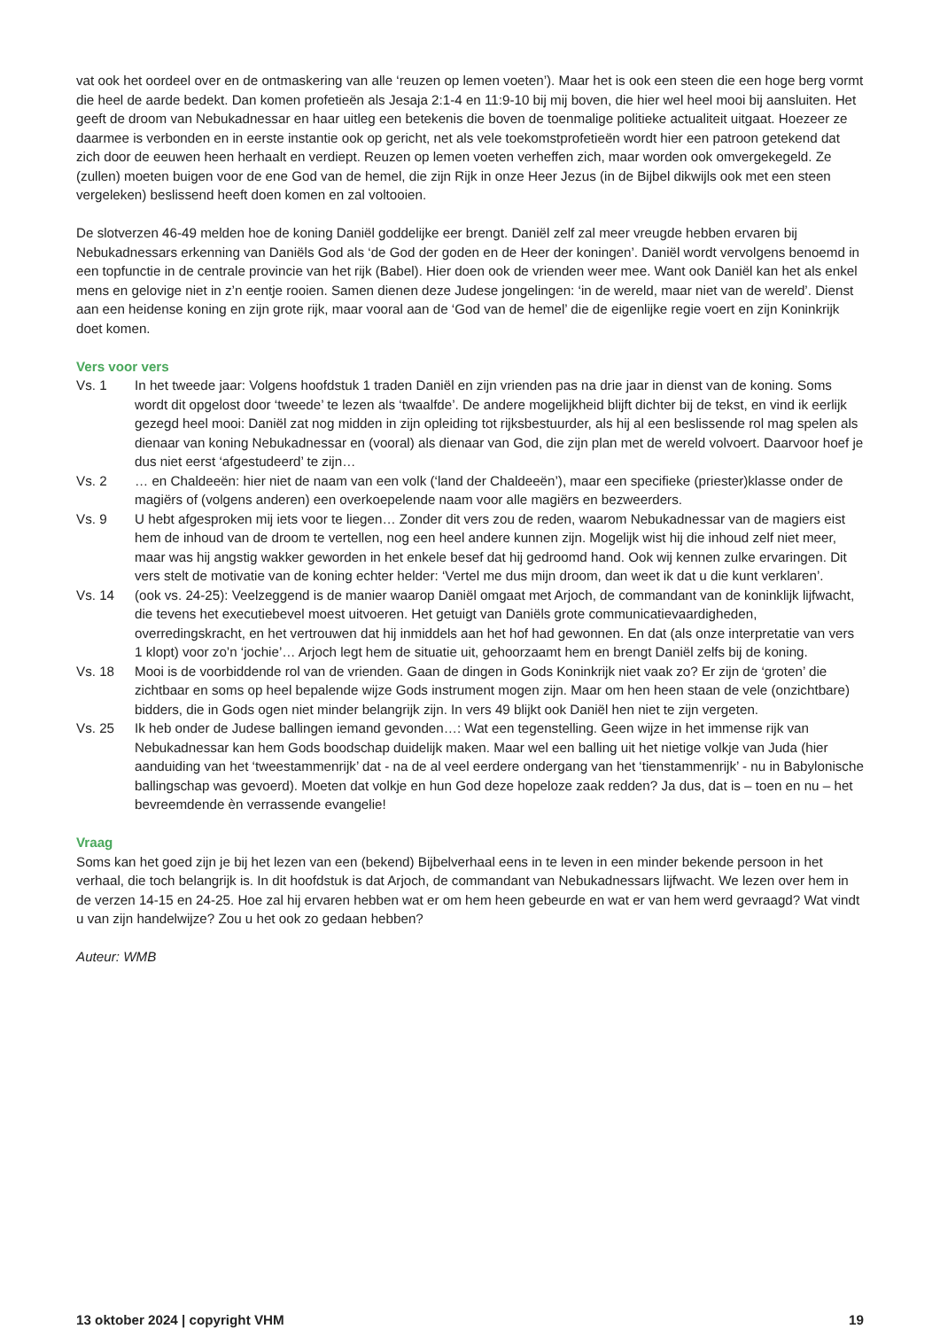vat ook het oordeel over en de ontmaskering van alle ‘reuzen op lemen voeten’). Maar het is ook een steen die een hoge berg vormt die heel de aarde bedekt. Dan komen profetieën als Jesaja 2:1-4 en 11:9-10 bij mij boven, die hier wel heel mooi bij aansluiten. Het geeft de droom van Nebukadnessar en haar uitleg een betekenis die boven de toenmalige politieke actualiteit uitgaat. Hoezeer ze daarmee is verbonden en in eerste instantie ook op gericht, net als vele toekomstprofetieën wordt hier een patroon getekend dat zich door de eeuwen heen herhaalt en verdiept. Reuzen op lemen voeten verheffen zich, maar worden ook omvergekegeld. Ze (zullen) moeten buigen voor de ene God van de hemel, die zijn Rijk in onze Heer Jezus (in de Bijbel dikwijls ook met een steen vergeleken) beslissend heeft doen komen en zal voltooien.
De slotverzen 46-49 melden hoe de koning Daniël goddelijke eer brengt. Daniël zelf zal meer vreugde hebben ervaren bij Nebukadnessars erkenning van Daniëls God als ‘de God der goden en de Heer der koningen’. Daniël wordt vervolgens benoemd in een topfunctie in de centrale provincie van het rijk (Babel). Hier doen ook de vrienden weer mee. Want ook Daniël kan het als enkel mens en gelovige niet in z’n eentje rooien. Samen dienen deze Judese jongelingen: ‘in de wereld, maar niet van de wereld’. Dienst aan een heidense koning en zijn grote rijk, maar vooral aan de ‘God van de hemel’ die de eigenlijke regie voert en zijn Koninkrijk doet komen.
Vers voor vers
Vs. 1 In het tweede jaar: Volgens hoofdstuk 1 traden Daniël en zijn vrienden pas na drie jaar in dienst van de koning. Soms wordt dit opgelost door ‘tweede’ te lezen als ‘twaalfde’. De andere mogelijkheid blijft dichter bij de tekst, en vind ik eerlijk gezegd heel mooi: Daniël zat nog midden in zijn opleiding tot rijksbestuurder, als hij al een beslissende rol mag spelen als dienaar van koning Nebukadnessar en (vooral) als dienaar van God, die zijn plan met de wereld volvoert. Daarvoor hoef je dus niet eerst ‘afgestudeerd’ te zijn…
Vs. 2 … en Chaldeeën: hier niet de naam van een volk (‘land der Chaldeeën’), maar een specifieke (priester)klasse onder de magiërs of (volgens anderen) een overkoepelende naam voor alle magiërs en bezweerders.
Vs. 9 U hebt afgesproken mij iets voor te liegen… Zonder dit vers zou de reden, waarom Nebukadnessar van de magiers eist hem de inhoud van de droom te vertellen, nog een heel andere kunnen zijn. Mogelijk wist hij die inhoud zelf niet meer, maar was hij angstig wakker geworden in het enkele besef dat hij gedroomd hand. Ook wij kennen zulke ervaringen. Dit vers stelt de motivatie van de koning echter helder: ‘Vertel me dus mijn droom, dan weet ik dat u die kunt verklaren’.
Vs. 14 (ook vs. 24-25): Veelzeggend is de manier waarop Daniël omgaat met Arjoch, de commandant van de koninklijk lijfwacht, die tevens het executiebevel moest uitvoeren. Het getuigt van Daniëls grote communicatievaardigheden, overredingskracht, en het vertrouwen dat hij inmiddels aan het hof had gewonnen. En dat (als onze interpretatie van vers 1 klopt) voor zo’n ‘jochie’… Arjoch legt hem de situatie uit, gehoorzaamt hem en brengt Daniël zelfs bij de koning.
Vs. 18 Mooi is de voorbiddende rol van de vrienden. Gaan de dingen in Gods Koninkrijk niet vaak zo? Er zijn de ‘groten’ die zichtbaar en soms op heel bepalende wijze Gods instrument mogen zijn. Maar om hen heen staan de vele (onzichtbare) bidders, die in Gods ogen niet minder belangrijk zijn. In vers 49 blijkt ook Daniël hen niet te zijn vergeten.
Vs. 25 Ik heb onder de Judese ballingen iemand gevonden…: Wat een tegenstelling. Geen wijze in het immense rijk van Nebukadnessar kan hem Gods boodschap duidelijk maken. Maar wel een balling uit het nietige volkje van Juda (hier aanduiding van het ‘tweestammenrijk’ dat - na de al veel eerdere ondergang van het ‘tienstammenrijk’ - nu in Babylonische ballingschap was gevoerd). Moeten dat volkje en hun God deze hopeloze zaak redden? Ja dus, dat is – toen en nu – het bevreemdende èn verrassende evangelie!
Vraag
Soms kan het goed zijn je bij het lezen van een (bekend) Bijbelverhaal eens in te leven in een minder bekende persoon in het verhaal, die toch belangrijk is. In dit hoofdstuk is dat Arjoch, de commandant van Nebukadnessars lijfwacht. We lezen over hem in de verzen 14-15 en 24-25. Hoe zal hij ervaren hebben wat er om hem heen gebeurde en wat er van hem werd gevraagd? Wat vindt u van zijn handelwijze? Zou u het ook zo gedaan hebben?
Auteur: WMB
13 oktober 2024 | copyright VHM 19